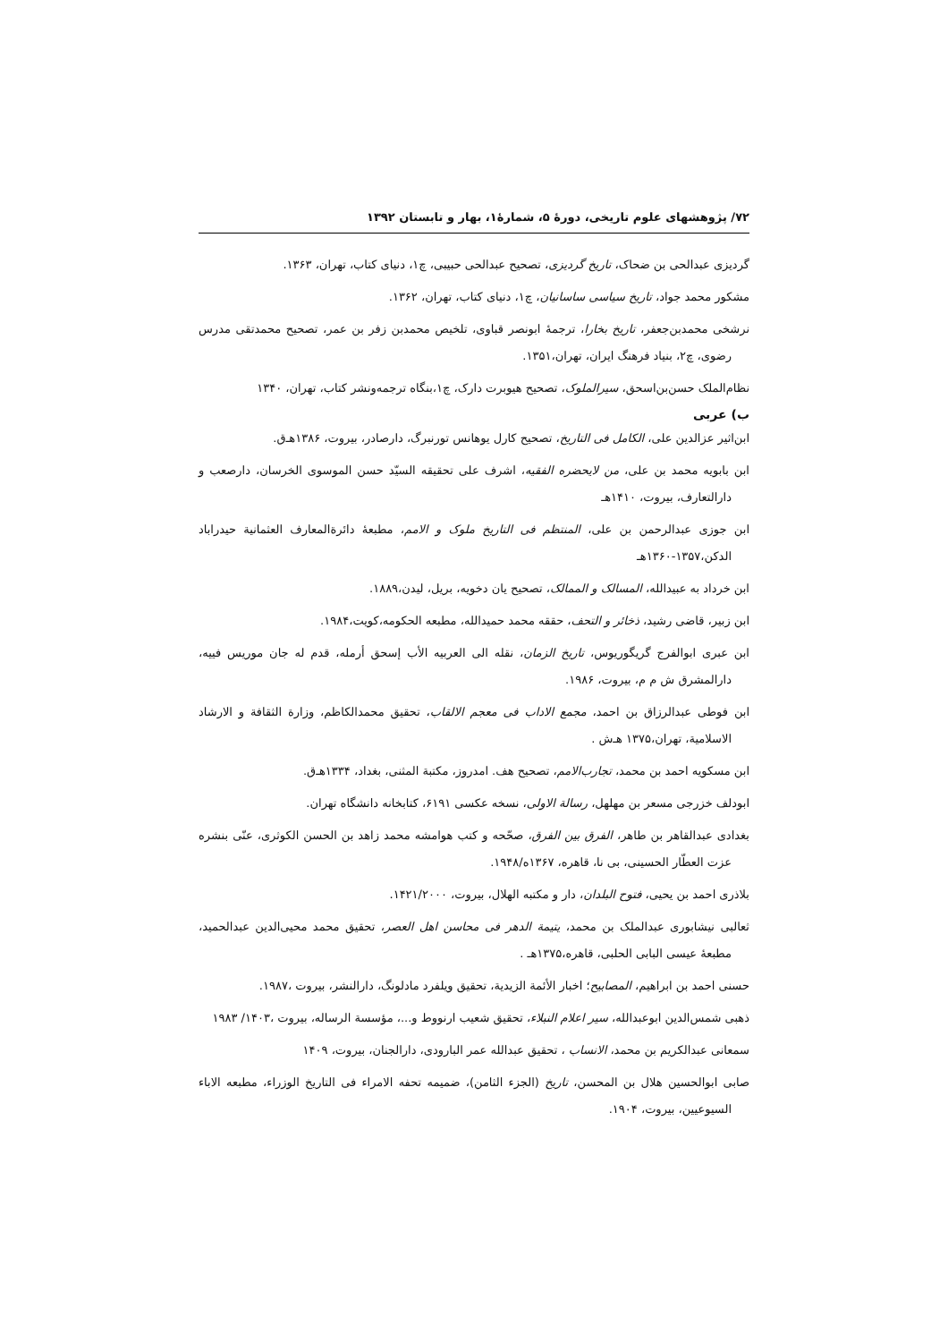۷۲/ پژوهشهای علوم تاریخی، دورهٔ ۵، شمارهٔ۱، بهار و تابستان ۱۳۹۲
گردیزی عبدالحی بن ضحاک، تاریخ گردیزی، تصحیح عبدالحی حبیبی، چ۱، دنیای کتاب، تهران، ۱۳۶۳.
مشکور محمد جواد، تاریخ سیاسی ساسانیان، چ۱، دنیای کتاب، تهران، ۱۳۶۲.
نرشخی محمدبن‌جعفر، تاریخ بخارا، ترجمهٔ ابونصر قباوی، تلخیص محمدبن زفر بن عمر، تصحیح محمدتقی مدرس رضوی، چ۲، بنیاد فرهنگ ایران، تهران،۱۳۵۱.
نظام‌الملک حسن‌بن‌اسحق، سیرالملوک، تصحیح هیوبرت دارک، چ۱،بنگاه ترجمه‌ونشر کتاب، تهران، ۱۳۴۰
ب) عربی
ابن‌اثیر عزالدین علی، الکامل فی التاریخ، تصحیح کارل یوهانس تورنبرگ، دارصادر، بیروت، ۱۳۸۶هـ‌ق.
ابن بابویه محمد بن علی، من لایحضره الفقیه، اشرف علی تحقیقه السیّد حسن الموسوی الخرسان، دارصعب و دارالتعارف، بیروت، ۱۴۱۰هـ
ابن جوزی عبدالرحمن بن علی، المنتظم فی التاریخ ملوک و الامم، مطبعهٔ دائرةالمعارف العثمانیة حیدراباد الدکن،۱۳۵۷-۱۳۶۰هـ
ابن خرداد به عبیدالله، المسالک و الممالک، تصحیح یان دخویه، بریل، لیدن،۱۸۸۹.
ابن زبیر، قاضی رشید، ذخائر و التحف، حققه محمد حمیدالله، مطبعه الحکومه،کویت،۱۹۸۴.
ابن عبری ابوالفرج گریگوریوس، تاریخ الزمان، نقله الی العربیه الأب إسحق أرمله، قدم له جان موریس فییه، دارالمشرق ش م م، بیروت، ۱۹۸۶.
ابن فوطی عبدالرزاق بن احمد، مجمع الاداب فی معجم الالقاب، تحقیق محمدالکاظم، وزارة الثقافة و الارشاد الاسلامیة، تهران،۱۳۷۵ هـ‌ش .
ابن مسکویه احمد بن محمد، تجارب‌الامم، تصحیح هف. امدروز، مکتبة المثنی، بغداد، ۱۳۳۴هـ‌ق.
ابودلف خزرجی مسعر بن مهلهل، رسالة الاولی، نسخه عکسی ۶۱۹۱، کتابخانه دانشگاه تهران.
بغدادی عبدالقاهر بن طاهر، الفرق بین الفرق، صحّحه و کتب هوامشه محمد زاهد بن الحسن الکوثری، عنّی بنشره عزت العطّار الحسینی، بی نا، قاهره، ۱۳۶۷ه/۱۹۴۸.
بلاذری احمد بن یحیی، فتوح البلدان، دار و مکتبه الهلال، بیروت، ۱۴۲۱/۲۰۰۰.
ثعالبی نیشابوری عبدالملک بن محمد، یتیمة الدهر فی محاسن اهل العصر، تحقیق محمد محیی‌الدین عبدالحمید، مطبعهٔ عیسی البابی الحلبی، قاهره،۱۳۷۵هـ .
حسنی احمد بن ابراهیم، المصابیح؛ اخبار الأئمة الزیدیة، تحقیق ویلفرد مادلونگ، دارالنشر، بیروت ،۱۹۸۷.
ذهبی شمس‌الدین ابوعبدالله، سیر اعلام النبلاء، تحقیق شعیب ارنووط و...، مؤسسة الرساله، بیروت ،۱۴۰۳/ ۱۹۸۳
سمعانی عبدالکریم بن محمد، الانساب ، تحقیق عبدالله عمر البارودی، دارالجنان، بیروت، ۱۴۰۹
صابی ابوالحسین هلال بن المحسن، تاریخ (الجزء الثامن)، ضمیمه تحفه الامراء فی التاریخ الوزراء، مطبعه الاباء السیوعیین، بیروت، ۱۹۰۴.